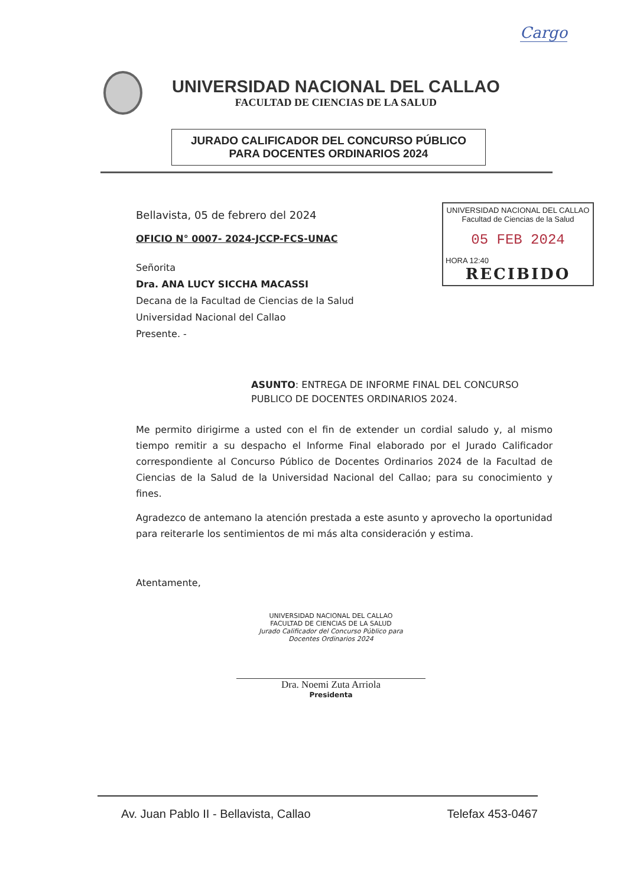Cargo
UNIVERSIDAD NACIONAL DEL CALLAO
FACULTAD DE CIENCIAS DE LA SALUD
JURADO CALIFICADOR DEL CONCURSO PÚBLICO
PARA DOCENTES ORDINARIOS 2024
UNIVERSIDAD NACIONAL DEL CALLAO
Facultad de Ciencias de la Salud
05 FEB 2024
HORA 12:40
RECIBIDO
Bellavista, 05 de febrero del 2024
OFICIO N° 0007- 2024-JCCP-FCS-UNAC
Señorita
Dra. ANA LUCY SICCHA MACASSI
Decana de la Facultad de Ciencias de la Salud
Universidad Nacional del Callao
Presente. -
ASUNTO: ENTREGA DE INFORME FINAL DEL CONCURSO PUBLICO DE DOCENTES ORDINARIOS 2024.
Me permito dirigirme a usted con el fin de extender un cordial saludo y, al mismo tiempo remitir a su despacho el Informe Final elaborado por el Jurado Calificador correspondiente al Concurso Público de Docentes Ordinarios 2024 de la Facultad de Ciencias de la Salud de la Universidad Nacional del Callao; para su conocimiento y fines.
Agradezco de antemano la atención prestada a este asunto y aprovecho la oportunidad para reiterarle los sentimientos de mi más alta consideración y estima.
Atentamente,
UNIVERSIDAD NACIONAL DEL CALLAO
FACULTAD DE CIENCIAS DE LA SALUD
Jurado Calificador del Concurso Público para
Docentes Ordinarios 2024
Dra. Noemi Zuta Arriola
Presidenta
Av. Juan Pablo II - Bellavista, Callao Telefax 453-0467